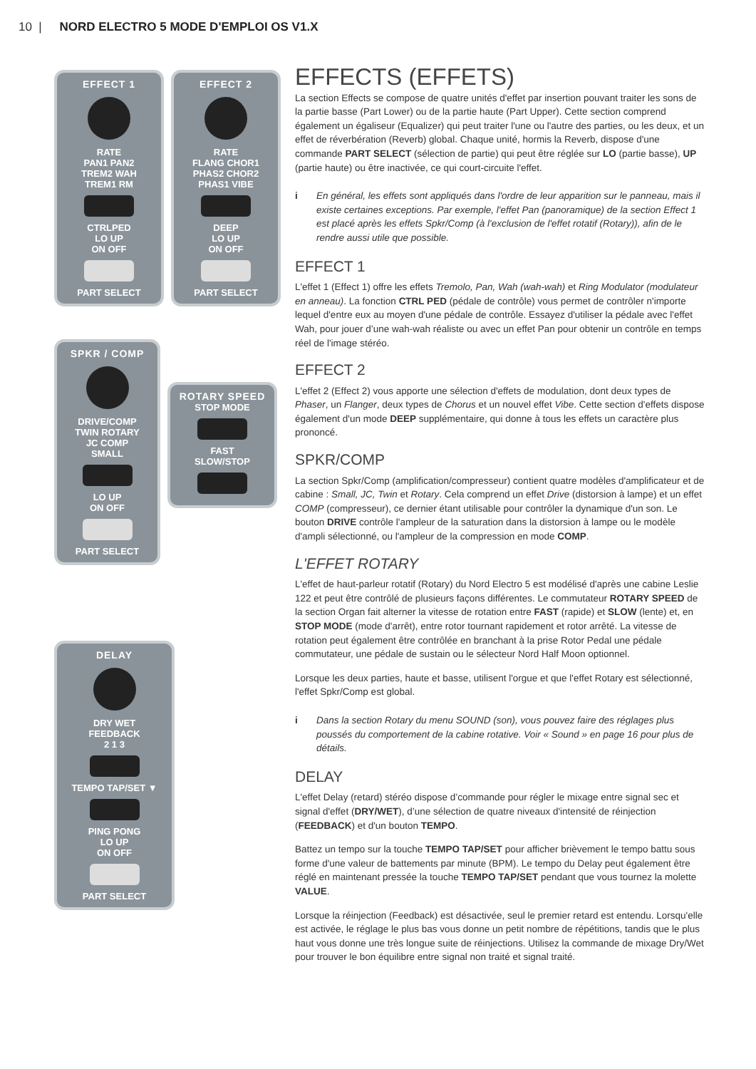10 | NORD ELECTRO 5 MODE D'EMPLOI OS V1.X
EFFECT 1
RATE
PAN1 PAN2
TREM2 WAH
TREM1 RM
CTRLPED
LO UP
ON OFF
PART SELECT
EFFECT 2
RATE
FLANG CHOR1
PHAS2 CHOR2
PHAS1 VIBE
DEEP
LO UP
ON OFF
PART SELECT
SPKR / COMP
DRIVE/COMP
TWIN ROTARY
JC COMP
SMALL
LO UP
ON OFF
PART SELECT
ROTARY SPEED
STOP MODE
FAST
SLOW/STOP
DELAY
DRY WET
FEEDBACK
2 1 3
TEMPO TAP/SET ▼
PING PONG
LO UP
ON OFF
PART SELECT
EFFECTS (EFFETS)
La section Effects se compose de quatre unités d'effet par insertion pouvant traiter les sons de la partie basse (Part Lower) ou de la partie haute (Part Upper). Cette section comprend également un égaliseur (Equalizer) qui peut traiter l'une ou l'autre des parties, ou les deux, et un effet de réverbération (Reverb) global. Chaque unité, hormis la Reverb, dispose d'une commande PART SELECT (sélection de partie) qui peut être réglée sur LO (partie basse), UP (partie haute) ou être inactivée, ce qui court-circuite l'effet.
i En général, les effets sont appliqués dans l'ordre de leur apparition sur le panneau, mais il existe certaines exceptions. Par exemple, l'effet Pan (panoramique) de la section Effect 1 est placé après les effets Spkr/Comp (à l'exclusion de l'effet rotatif (Rotary)), afin de le rendre aussi utile que possible.
EFFECT 1
L'effet 1 (Effect 1) offre les effets Tremolo, Pan, Wah (wah-wah) et Ring Modulator (modulateur en anneau). La fonction CTRL PED (pédale de contrôle) vous permet de contrôler n'importe lequel d'entre eux au moyen d'une pédale de contrôle. Essayez d'utiliser la pédale avec l'effet Wah, pour jouer d’une wah-wah réaliste ou avec un effet Pan pour obtenir un contrôle en temps réel de l'image stéréo.
EFFECT 2
L'effet 2 (Effect 2) vous apporte une sélection d'effets de modulation, dont deux types de Phaser, un Flanger, deux types de Chorus et un nouvel effet Vibe. Cette section d'effets dispose également d'un mode DEEP supplémentaire, qui donne à tous les effets un caractère plus prononcé.
SPKR/COMP
La section Spkr/Comp (amplification/compresseur) contient quatre modèles d'amplificateur et de cabine : Small, JC, Twin et Rotary. Cela comprend un effet Drive (distorsion à lampe) et un effet COMP (compresseur), ce dernier étant utilisable pour contrôler la dynamique d'un son. Le bouton DRIVE contrôle l'ampleur de la saturation dans la distorsion à lampe ou le modèle d'ampli sélectionné, ou l'ampleur de la compression en mode COMP.
L'EFFET ROTARY
L'effet de haut-parleur rotatif (Rotary) du Nord Electro 5 est modélisé d'après une cabine Leslie 122 et peut être contrôlé de plusieurs façons différentes. Le commutateur ROTARY SPEED de la section Organ fait alterner la vitesse de rotation entre FAST (rapide) et SLOW (lente) et, en STOP MODE (mode d'arrêt), entre rotor tournant rapidement et rotor arrêté. La vitesse de rotation peut également être contrôlée en branchant à la prise Rotor Pedal une pédale commutateur, une pédale de sustain ou le sélecteur Nord Half Moon optionnel.
Lorsque les deux parties, haute et basse, utilisent l'orgue et que l'effet Rotary est sélectionné, l'effet Spkr/Comp est global.
i Dans la section Rotary du menu SOUND (son), vous pouvez faire des réglages plus poussés du comportement de la cabine rotative. Voir « Sound » en page 16 pour plus de détails.
DELAY
L'effet Delay (retard) stéréo dispose d’commande pour régler le mixage entre signal sec et signal d'effet (DRY/WET), d’une sélection de quatre niveaux d'intensité de réinjection (FEEDBACK) et d'un bouton TEMPO.
Battez un tempo sur la touche TEMPO TAP/SET pour afficher brièvement le tempo battu sous forme d'une valeur de battements par minute (BPM). Le tempo du Delay peut également être réglé en maintenant pressée la touche TEMPO TAP/SET pendant que vous tournez la molette VALUE.
Lorsque la réinjection (Feedback) est désactivée, seul le premier retard est entendu. Lorsqu'elle est activée, le réglage le plus bas vous donne un petit nombre de répétitions, tandis que le plus haut vous donne une très longue suite de réinjections. Utilisez la commande de mixage Dry/Wet pour trouver le bon équilibre entre signal non traité et signal traité.